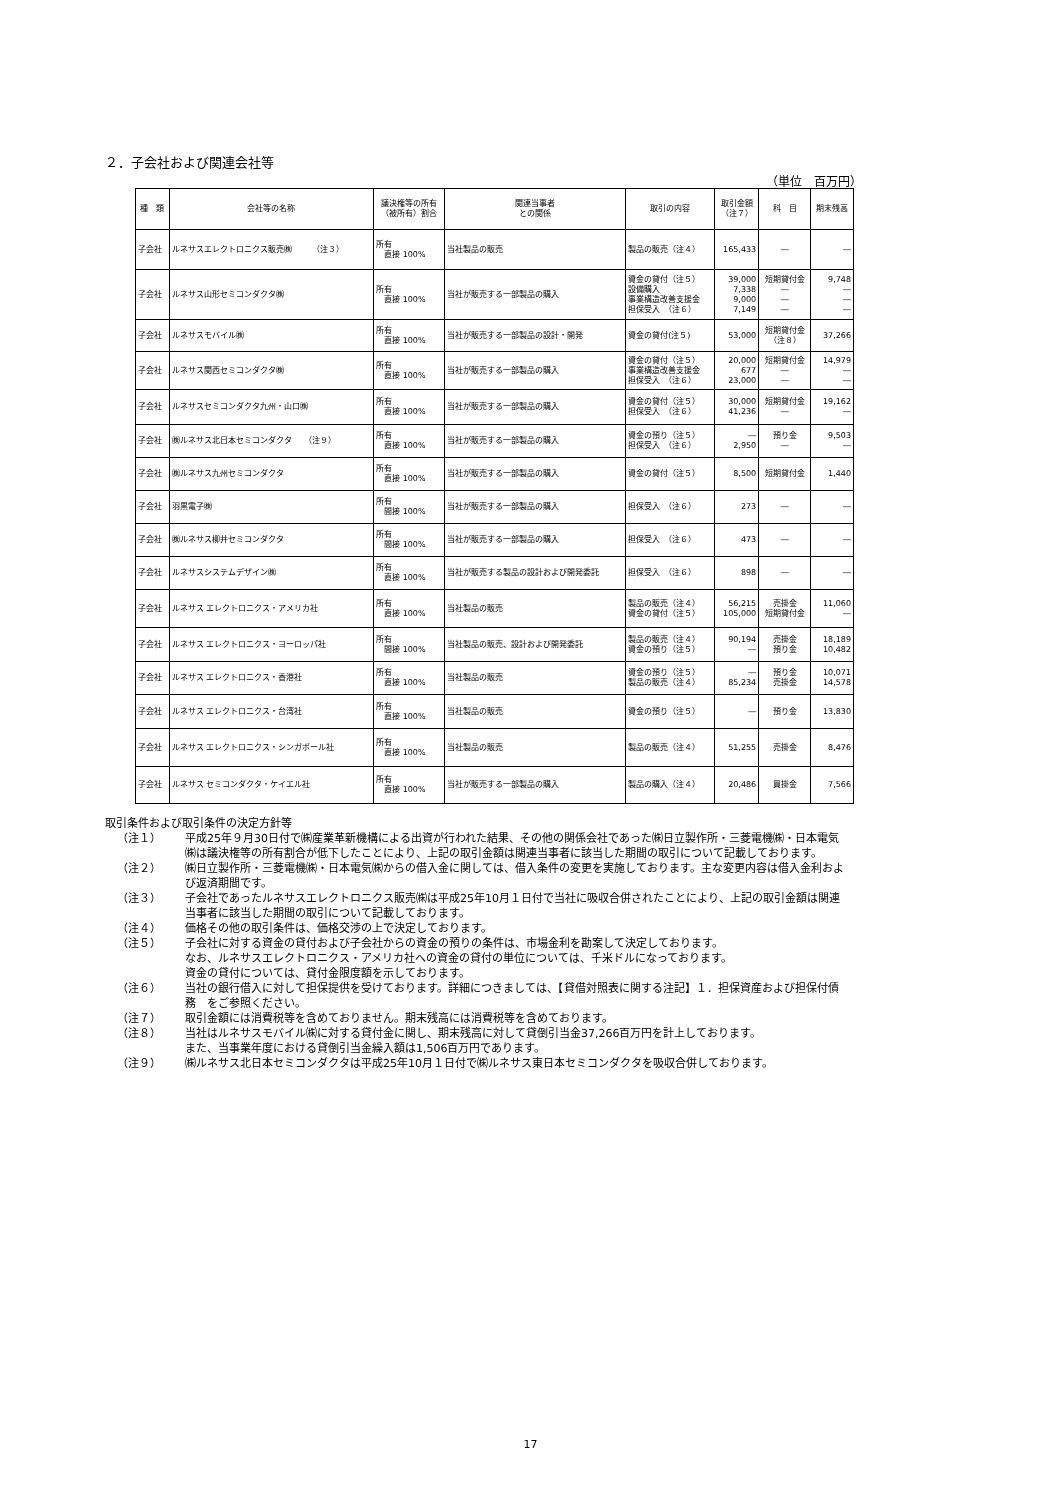２．子会社および関連会社等
（単位　百万円）
| 種 類 | 会社等の名称 | 議決権等の所有 （被所有）割合 | 関連当事者 との関係 | 取引の内容 | 取引金額 （注７） | 科 目 | 期末残高 |
| --- | --- | --- | --- | --- | --- | --- | --- |
| 子会社 | ルネサスエレクトロニクス販売㈱ （注３） | 所有 直接 100% | 当社製品の販売 | 製品の販売（注４） | 165,433 | ― | ― |
| 子会社 | ルネサス山形セミコンダクタ㈱ | 所有 直接 100% | 当社が販売する一部製品の購入 | 資金の貸付（注５） 設備購入 事業構造改善支援金 担保受入 （注６） | 39,000 7,338 9,000 7,149 | 短期貸付金 ― ― ― | 9,748 ― ― ― |
| 子会社 | ルネサスモバイル㈱ | 所有 直接 100% | 当社が販売する一部製品の設計・開発 | 資金の貸付(注５) | 53,000 | 短期貸付金 （注８） | 37,266 |
| 子会社 | ルネサス関西セミコンダクタ㈱ | 所有 直接 100% | 当社が販売する一部製品の購入 | 資金の貸付（注５） 事業構造改善支援金 担保受入 （注６） | 20,000 677 23,000 | 短期貸付金 ― ― | 14,979 ― ― |
| 子会社 | ルネサスセミコンダクタ九州・山口㈱ | 所有 直接 100% | 当社が販売する一部製品の購入 | 資金の貸付（注５） 担保受入 （注６） | 30,000 41,236 | 短期貸付金 ― | 19,162 ― |
| 子会社 | ㈱ルネサス北日本セミコンダクタ （注９） | 所有 直接 100% | 当社が販売する一部製品の購入 | 資金の預り（注５） 担保受入 （注６） | ― 2,950 | 預り金 ― | 9,503 ― |
| 子会社 | ㈱ルネサス九州セミコンダクタ | 所有 直接 100% | 当社が販売する一部製品の購入 | 資金の貸付（注５） | 8,500 | 短期貸付金 | 1,440 |
| 子会社 | 羽黒電子㈱ | 所有 間接 100% | 当社が販売する一部製品の購入 | 担保受入 （注６） | 273 | ― | ― |
| 子会社 | ㈱ルネサス柳井セミコンダクタ | 所有 間接 100% | 当社が販売する一部製品の購入 | 担保受入 （注６） | 473 | ― | ― |
| 子会社 | ルネサスシステムデザイン㈱ | 所有 直接 100% | 当社が販売する製品の設計および開発委託 | 担保受入 （注６） | 898 | ― | ― |
| 子会社 | ルネサス エレクトロニクス・アメリカ社 | 所有 直接 100% | 当社製品の販売 | 製品の販売（注４） 資金の貸付（注５） | 56,215 105,000 | 売掛金 短期貸付金 | 11,060 ― |
| 子会社 | ルネサス エレクトロニクス・ヨーロッパ社 | 所有 間接 100% | 当社製品の販売、設計および開発委託 | 製品の販売（注４） 資金の預り（注５） | 90,194 ― | 売掛金 預り金 | 18,189 10,482 |
| 子会社 | ルネサス エレクトロニクス・香港社 | 所有 直接 100% | 当社製品の販売 | 資金の預り（注５） 製品の販売（注４） | ― 85,234 | 預り金 売掛金 | 10,071 14,578 |
| 子会社 | ルネサス エレクトロニクス・台湾社 | 所有 直接 100% | 当社製品の販売 | 資金の預り（注５） | ― | 預り金 | 13,830 |
| 子会社 | ルネサス エレクトロニクス・シンガポール社 | 所有 直接 100% | 当社製品の販売 | 製品の販売（注４） | 51,255 | 売掛金 | 8,476 |
| 子会社 | ルネサス セミコンダクタ・ケイエル社 | 所有 直接 100% | 当社が販売する一部製品の購入 | 製品の購入（注４） | 20,486 | 買掛金 | 7,566 |
取引条件および取引条件の決定方針等
（注１） 平成25年９月30日付で㈱産業革新機構による出資が行われた結果、その他の関係会社であった㈱日立製作所・三菱電機㈱・日本電気㈱は議決権等の所有割合が低下したことにより、上記の取引金額は関連当事者に該当した期間の取引について記載しております。
（注２） ㈱日立製作所・三菱電機㈱・日本電気㈱からの借入金に関しては、借入条件の変更を実施しております。主な変更内容は借入金利および返済期間です。
（注３） 子会社であったルネサスエレクトロニクス販売㈱は平成25年10月１日付で当社に吸収合併されたことにより、上記の取引金額は関連当事者に該当した期間の取引について記載しております。
（注４） 価格その他の取引条件は、価格交渉の上で決定しております。
（注５） 子会社に対する資金の貸付および子会社からの資金の預りの条件は、市場金利を勘案して決定しております。
なお、ルネサスエレクトロニクス・アメリカ社への資金の貸付の単位については、千米ドルになっております。
資金の貸付については、貸付金限度額を示しております。
（注６） 当社の銀行借入に対して担保提供を受けております。詳細につきましては、【貸借対照表に関する注記】１．担保資産および担保付債務　をご参照ください。
（注７） 取引金額には消費税等を含めておりません。期末残高には消費税等を含めております。
（注８） 当社はルネサスモバイル㈱に対する貸付金に関し、期末残高に対して貸倒引当金37,266百万円を計上しております。
また、当事業年度における貸倒引当金繰入額は1,506百万円であります。
（注９） ㈱ルネサス北日本セミコンダクタは平成25年10月１日付で㈱ルネサス東日本セミコンダクタを吸収合併しております。
17